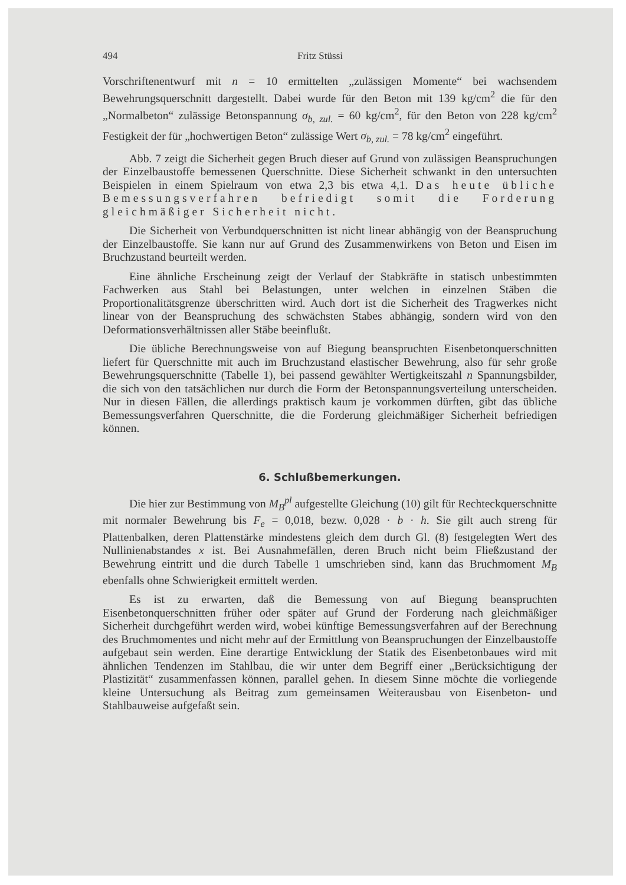494 Fritz Stüssi
Vorschriftenentwurf mit n = 10 ermittelten „zulässigen Momente“ bei wachsendem Bewehrungsquerschnitt dargestellt. Dabei wurde für den Beton mit 139 kg/cm<sup>2</sup> die für den „Normalbeton“ zulässige Betonspannung σ<sub>b, zul.</sub> = 60 kg/cm<sup>2</sup>, für den Beton von 228 kg/cm<sup>2</sup> Festigkeit der für „hochwertigen Beton“ zulässige Wert σ<sub>b, zul.</sub> = 78 kg/cm<sup>2</sup> eingeführt.
Abb. 7 zeigt die Sicherheit gegen Bruch dieser auf Grund von zulässigen Beanspruchungen der Einzelbaustoffe bemessenen Querschnitte. Diese Sicherheit schwankt in den untersuchten Beispielen in einem Spielraum von etwa 2,3 bis etwa 4,1. Das heute übliche Bemessungsverfahren befriedigt somit die Forderung gleichmäßiger Sicherheit nicht.
Die Sicherheit von Verbundquerschnitten ist nicht linear abhängig von der Beanspruchung der Einzelbaustoffe. Sie kann nur auf Grund des Zusammenwirkens von Beton und Eisen im Bruchzustand beurteilt werden.
Eine ähnliche Erscheinung zeigt der Verlauf der Stabkräfte in statisch unbestimmten Fachwerken aus Stahl bei Belastungen, unter welchen in einzelnen Stäben die Proportionalitätsgrenze überschritten wird. Auch dort ist die Sicherheit des Tragwerkes nicht linear von der Beanspruchung des schwächsten Stabes abhängig, sondern wird von den Deformationsverhältnissen aller Stäbe beeinflußt.
Die übliche Berechnungsweise von auf Biegung beanspruchten Eisenbetonquerschnitten liefert für Querschnitte mit auch im Bruchzustand elastischer Bewehrung, also für sehr große Bewehrungsquerschnitte (Tabelle 1), bei passend gewählter Wertigkeitszahl n Spannungsbilder, die sich von den tatsächlichen nur durch die Form der Betonspannungsverteilung unterscheiden. Nur in diesen Fällen, die allerdings praktisch kaum je vorkommen dürften, gibt das übliche Bemessungsverfahren Querschnitte, die die Forderung gleichmäßiger Sicherheit befriedigen können.
6. Schlußbemerkungen.
Die hier zur Bestimmung von M<sub>B</sub><sup>pl</sup> aufgestellte Gleichung (10) gilt für Rechteckquerschnitte mit normaler Bewehrung bis F<sub>e</sub> = 0,018, bezw. 0,028 · b · h. Sie gilt auch streng für Plattenbalken, deren Plattenstärke mindestens gleich dem durch Gl. (8) festgelegten Wert des Nullinienabstandes x ist. Bei Ausnahmefällen, deren Bruch nicht beim Fließzustand der Bewehrung eintritt und die durch Tabelle 1 umschrieben sind, kann das Bruchmoment M<sub>B</sub> ebenfalls ohne Schwierigkeit ermittelt werden.
Es ist zu erwarten, daß die Bemessung von auf Biegung beanspruchten Eisenbetonquerschnitten früher oder später auf Grund der Forderung nach gleichmäßiger Sicherheit durchgeführt werden wird, wobei künftige Bemessungsverfahren auf der Berechnung des Bruchmomentes und nicht mehr auf der Ermittlung von Beanspruchungen der Einzelbaustoffe aufgebaut sein werden. Eine derartige Entwicklung der Statik des Eisenbetonbaues wird mit ähnlichen Tendenzen im Stahlbau, die wir unter dem Begriff einer „Berücksichtigung der Plastizität“ zusammenfassen können, parallel gehen. In diesem Sinne möchte die vorliegende kleine Untersuchung als Beitrag zum gemeinsamen Weiterausbau von Eisenbeton- und Stahlbauweise aufgefaßt sein.